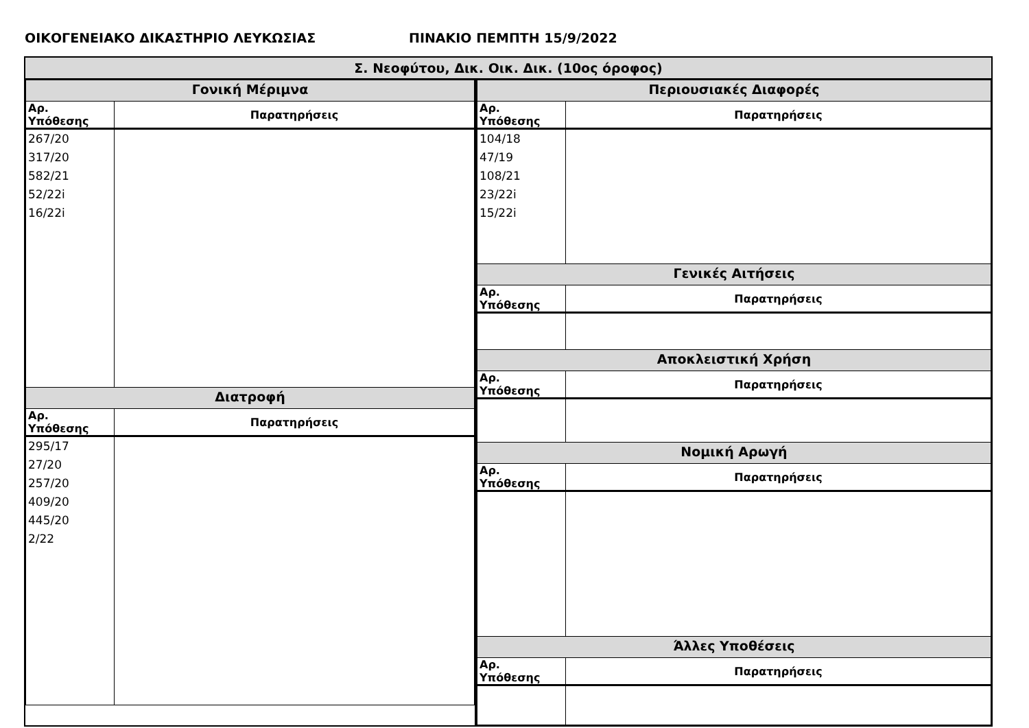ΟΙΚΟΓΕΝΕΙΑΚΟ ΔΙΚΑΣΤΗΡΙΟ ΛΕΥΚΩΣΙΑΣ ΠΙΝΑΚΙΟ ΠΕΜΠΤΗ 15/9/2022
Σ. Νεοφύτου, Δικ. Οικ. Δικ. (10ος όροφος)
| Γονική Μέριμνα | |
| Αρ. Υπόθεσης | Παρατηρήσεις |
| 267/20 317/20 582/21 52/22i 16/22i | |
| Διατροφή | |
| Αρ. Υπόθεσης | Παρατηρήσεις |
| 295/17 27/20 257/20 409/20 445/20 2/22 | |
| Περιουσιακές Διαφορές | |
| Αρ. Υπόθεσης | Παρατηρήσεις |
| 104/18 47/19 108/21 23/22i 15/22i | |
| Γενικές Αιτήσεις | |
| Αρ. Υπόθεσης | Παρατηρήσεις |
| Αποκλειστική Χρήση | |
| Αρ. Υπόθεσης | Παρατηρήσεις |
| Νομική Αρωγή | |
| Αρ. Υπόθεσης | Παρατηρήσεις |
| Άλλες Υποθέσεις | |
| Αρ. Υπόθεσης | Παρατηρήσεις |